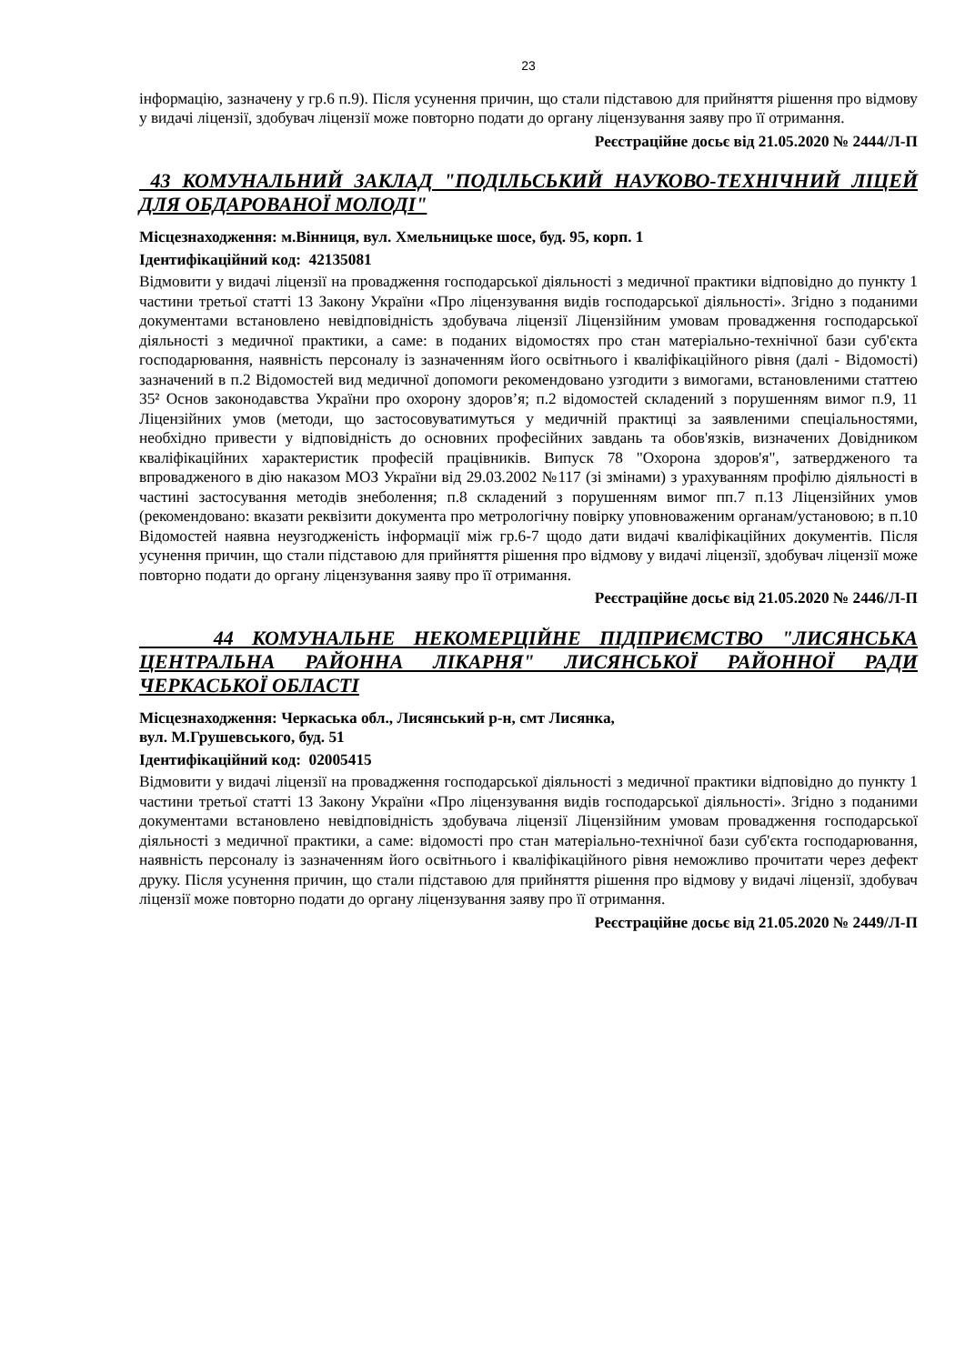23
інформацію, зазначену у гр.6 п.9). Після усунення причин, що стали підставою для прийняття рішення про відмову у видачі ліцензії, здобувач ліцензії може повторно подати до органу ліцензування заяву про її отримання.
Реєстраційне досьє від 21.05.2020 № 2444/Л-П
43 КОМУНАЛЬНИЙ ЗАКЛАД "ПОДІЛЬСЬКИЙ НАУКОВО-ТЕХНІЧНИЙ ЛІЦЕЙ ДЛЯ ОБДАРОВАНОЇ МОЛОДІ"
Місцезнаходження: м.Вінниця, вул. Хмельницьке шосе, буд. 95, корп. 1
Ідентифікаційний код: 42135081
Відмовити у видачі ліцензії на провадження господарської діяльності з медичної практики відповідно до пункту 1 частини третьої статті 13 Закону України «Про ліцензування видів господарської діяльності». Згідно з поданими документами встановлено невідповідність здобувача ліцензії Ліцензійним умовам провадження господарської діяльності з медичної практики, а саме: в поданих відомостях про стан матеріально-технічної бази суб'єкта господарювання, наявність персоналу із зазначенням його освітнього і кваліфікаційного рівня (далі - Відомості) зазначений в п.2 Відомостей вид медичної допомоги рекомендовано узгодити з вимогами, встановленими статтею 35² Основ законодавства України про охорону здоров’я; п.2 відомостей складений з порушенням вимог п.9, 11 Ліцензійних умов (методи, що застосовуватимуться у медичній практиці за заявленими спеціальностями, необхідно привести у відповідність до основних професійних завдань та обов'язків, визначених Довідником кваліфікаційних характеристик професій працівників. Випуск 78 "Охорона здоров'я", затвердженого та впровадженого в дію наказом МОЗ України від 29.03.2002 №117 (зі змінами) з урахуванням профілю діяльності в частині застосування методів знеболення; п.8 складений з порушенням вимог пп.7 п.13 Ліцензійних умов (рекомендовано: вказати реквізити документа про метрологічну повірку уповноваженим органам/установою; в п.10 Відомостей наявна неузгодженість інформації між гр.6-7 щодо дати видачі кваліфікаційних документів. Після усунення причин, що стали підставою для прийняття рішення про відмову у видачі ліцензії, здобувач ліцензії може повторно подати до органу ліцензування заяву про її отримання.
Реєстраційне досьє від 21.05.2020 № 2446/Л-П
44 КОМУНАЛЬНЕ НЕКОМЕРЦІЙНЕ ПІДПРИЄМСТВО "ЛИСЯНСЬКА ЦЕНТРАЛЬНА РАЙОННА ЛІКАРНЯ" ЛИСЯНСЬКОЇ РАЙОННОЇ РАДИ ЧЕРКАСЬКОЇ ОБЛАСТІ
Місцезнаходження: Черкаська обл., Лисянський р-н, смт Лисянка,
вул. М.Грушевського, буд. 51
Ідентифікаційний код: 02005415
Відмовити у видачі ліцензії на провадження господарської діяльності з медичної практики відповідно до пункту 1 частини третьої статті 13 Закону України «Про ліцензування видів господарської діяльності». Згідно з поданими документами встановлено невідповідність здобувача ліцензії Ліцензійним умовам провадження господарської діяльності з медичної практики, а саме: відомості про стан матеріально-технічної бази суб'єкта господарювання, наявність персоналу із зазначенням його освітнього і кваліфікаційного рівня неможливо прочитати через дефект друку. Після усунення причин, що стали підставою для прийняття рішення про відмову у видачі ліцензії, здобувач ліцензії може повторно подати до органу ліцензування заяву про її отримання.
Реєстраційне досьє від 21.05.2020 № 2449/Л-П